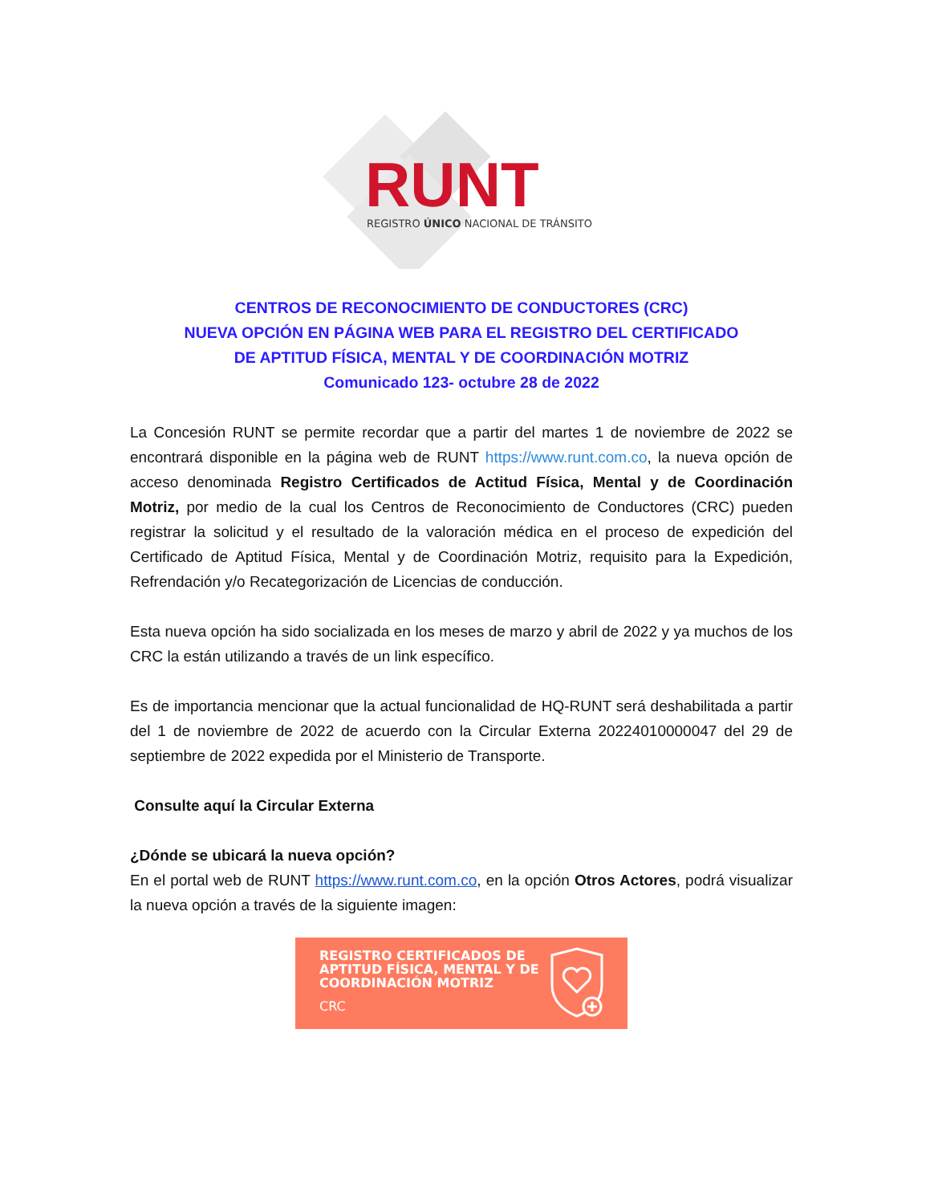RUNT
REGISTRO ÚNICO NACIONAL DE TRÁNSITO
CENTROS DE RECONOCIMIENTO DE CONDUCTORES (CRC)
NUEVA OPCIÓN EN PÁGINA WEB PARA EL REGISTRO DEL CERTIFICADO
DE APTITUD FÍSICA, MENTAL Y DE COORDINACIÓN MOTRIZ
Comunicado 123- octubre 28 de 2022
La Concesión RUNT se permite recordar que a partir del martes 1 de noviembre de 2022 se encontrará disponible en la página web de RUNT https://www.runt.com.co, la nueva opción de acceso denominada Registro Certificados de Actitud Física, Mental y de Coordinación Motriz, por medio de la cual los Centros de Reconocimiento de Conductores (CRC) pueden registrar la solicitud y el resultado de la valoración médica en el proceso de expedición del Certificado de Aptitud Física, Mental y de Coordinación Motriz, requisito para la Expedición, Refrendación y/o Recategorización de Licencias de conducción.
Esta nueva opción ha sido socializada en los meses de marzo y abril de 2022 y ya muchos de los CRC la están utilizando a través de un link específico.
Es de importancia mencionar que la actual funcionalidad de HQ-RUNT será deshabilitada a partir del 1 de noviembre de 2022 de acuerdo con la Circular Externa 20224010000047 del 29 de septiembre de 2022 expedida por el Ministerio de Transporte.
Consulte aquí la Circular Externa
¿Dónde se ubicará la nueva opción?
En el portal web de RUNT https://www.runt.com.co, en la opción Otros Actores, podrá visualizar la nueva opción a través de la siguiente imagen:
REGISTRO CERTIFICADOS DE
APTITUD FÍSICA, MENTAL Y DE
COORDINACIÓN MOTRIZ
CRC